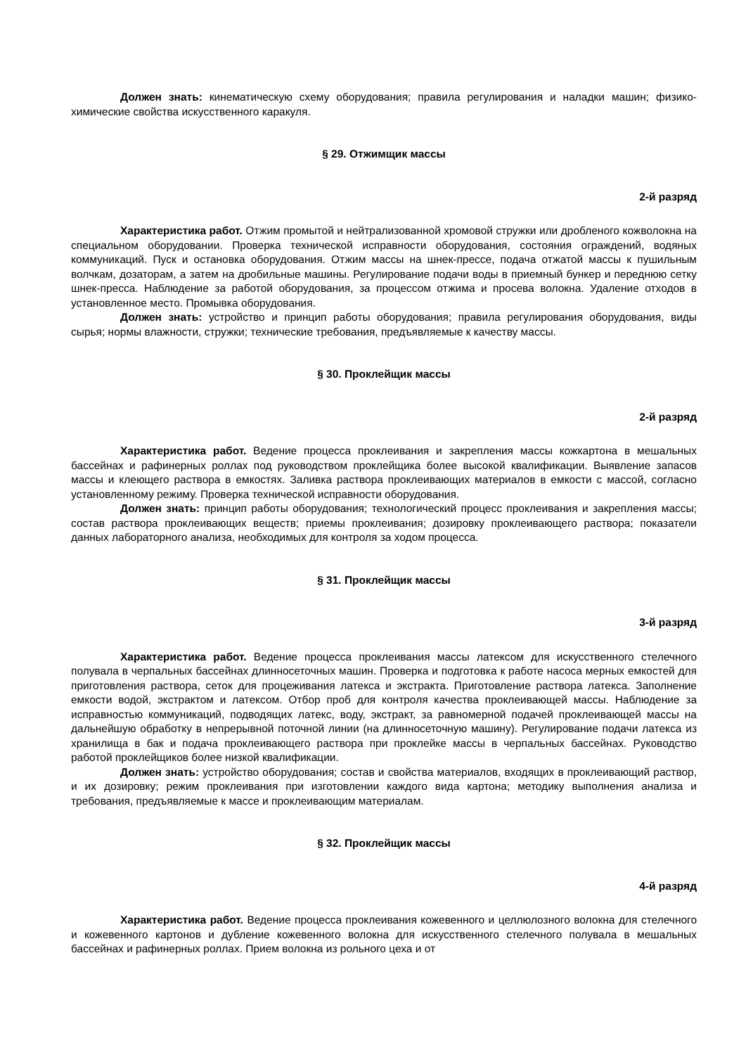Должен знать: кинематическую схему оборудования; правила регулирования и наладки машин; физико-химические свойства искусственного каракуля.
§ 29. Отжимщик массы
2-й разряд
Характеристика работ. Отжим промытой и нейтрализованной хромовой стружки или дробленого кожволокна на специальном оборудовании. Проверка технической исправности оборудования, состояния ограждений, водяных коммуникаций. Пуск и остановка оборудования. Отжим массы на шнек-прессе, подача отжатой массы к пушильным волчкам, дозаторам, а затем на дробильные машины. Регулирование подачи воды в приемный бункер и переднюю сетку шнек-пресса. Наблюдение за работой оборудования, за процессом отжима и просева волокна. Удаление отходов в установленное место. Промывка оборудования.
Должен знать: устройство и принцип работы оборудования; правила регулирования оборудования, виды сырья; нормы влажности, стружки; технические требования, предъявляемые к качеству массы.
§ 30. Проклейщик массы
2-й разряд
Характеристика работ. Ведение процесса проклеивания и закрепления массы кожкартона в мешальных бассейнах и рафинерных роллах под руководством проклейщика более высокой квалификации. Выявление запасов массы и клеющего раствора в емкостях. Заливка раствора проклеивающих материалов в емкости с массой, согласно установленному режиму. Проверка технической исправности оборудования.
Должен знать: принцип работы оборудования; технологический процесс проклеивания и закрепления массы; состав раствора проклеивающих веществ; приемы проклеивания; дозировку проклеивающего раствора; показатели данных лабораторного анализа, необходимых для контроля за ходом процесса.
§ 31. Проклейщик массы
3-й разряд
Характеристика работ. Ведение процесса проклеивания массы латексом для искусственного стелечного полувала в черпальных бассейнах длинносеточных машин. Проверка и подготовка к работе насоса мерных емкостей для приготовления раствора, сеток для процеживания латекса и экстракта. Приготовление раствора латекса. Заполнение емкости водой, экстрактом и латексом. Отбор проб для контроля качества проклеивающей массы. Наблюдение за исправностью коммуникаций, подводящих латекс, воду, экстракт, за равномерной подачей проклеивающей массы на дальнейшую обработку в непрерывной поточной линии (на длинносеточную машину). Регулирование подачи латекса из хранилища в бак и подача проклеивающего раствора при проклейке массы в черпальных бассейнах. Руководство работой проклейщиков более низкой квалификации.
Должен знать: устройство оборудования; состав и свойства материалов, входящих в проклеивающий раствор, и их дозировку; режим проклеивания при изготовлении каждого вида картона; методику выполнения анализа и требования, предъявляемые к массе и проклеивающим материалам.
§ 32. Проклейщик массы
4-й разряд
Характеристика работ. Ведение процесса проклеивания кожевенного и целлюлозного волокна для стелечного и кожевенного картонов и дубление кожевенного волокна для искусственного стелечного полувала в мешальных бассейнах и рафинерных роллах. Прием волокна из рольного цеха и от